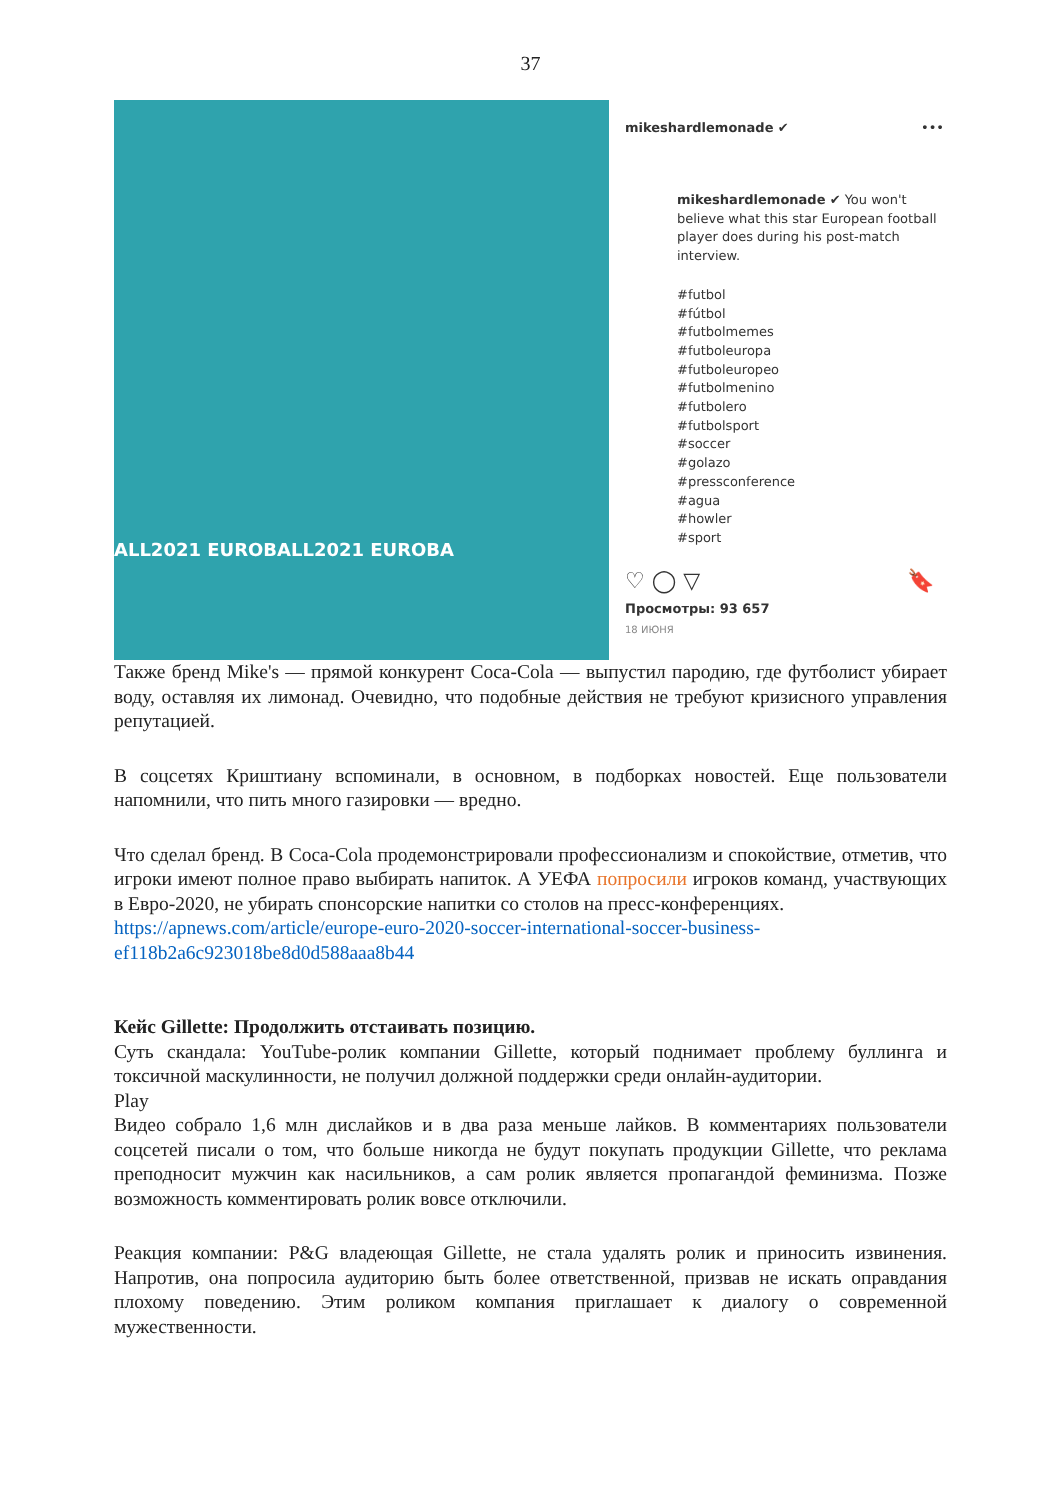37
ALL2021 EUROBALL2021 EUROBA
mikeshardlemonade ✔ •••
mikeshardlemonade ✔ You won't believe what this star European football player does during his post-match interview.
#futbol
#fútbol
#futbolmemes
#futboleuropa
#futboleuropeo
#futbolmenino
#futbolero
#futbolsport
#soccer
#golazo
#pressconference
#agua
#howler
#sport
♡ ◯ ▽ 🔖
Просмотры: 93 657
18 ИЮНЯ
Также бренд Mike's — прямой конкурент Coca-Cola — выпустил пародию, где футболист убирает воду, оставляя их лимонад. Очевидно, что подобные действия не требуют кризисного управления репутацией.
В соцсетях Криштиану вспоминали, в основном, в подборках новостей. Еще пользователи напомнили, что пить много газировки — вредно.
Что сделал бренд. В Coca-Cola продемонстрировали профессионализм и спокойствие, отметив, что игроки имеют полное право выбирать напиток. А УЕФА попросили игроков команд, участвующих в Евро-2020, не убирать спонсорские напитки со столов на пресс-конференциях.
https://apnews.com/article/europe-euro-2020-soccer-international-soccer-business-ef118b2a6c923018be8d0d588aaa8b44
Кейс Gillette: Продолжить отстаивать позицию.
Суть скандала: YouTube-ролик компании Gillette, который поднимает проблему буллинга и токсичной маскулинности, не получил должной поддержки среди онлайн-аудитории.
Play
Видео собрало 1,6 млн дислайков и в два раза меньше лайков. В комментариях пользователи соцсетей писали о том, что больше никогда не будут покупать продукции Gillette, что реклама преподносит мужчин как насильников, а сам ролик является пропагандой феминизма. Позже возможность комментировать ролик вовсе отключили.
Реакция компании: P&G владеющая Gillette, не стала удалять ролик и приносить извинения. Напротив, она попросила аудиторию быть более ответственной, призвав не искать оправдания плохому поведению. Этим роликом компания приглашает к диалогу о современной мужественности.